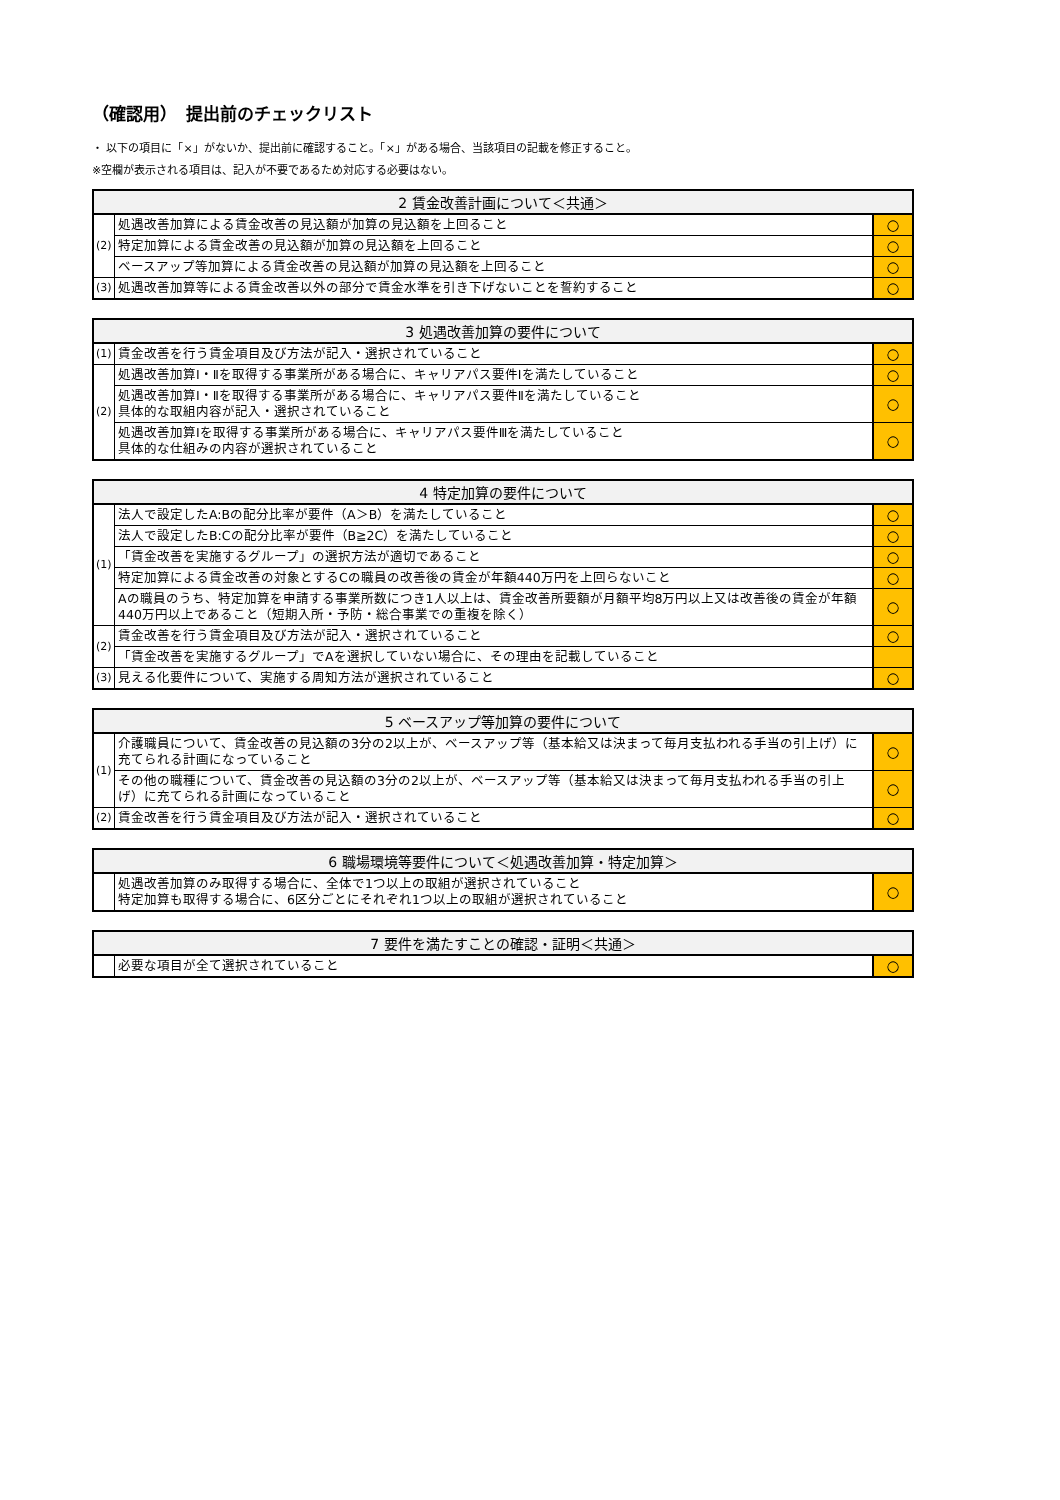（確認用）　提出前のチェックリスト
・ 以下の項目に「×」がないか、提出前に確認すること。「×」がある場合、当該項目の記載を修正すること。
※空欄が表示される項目は、記入が不要であるため対応する必要はない。
| 2 賃金改善計画について＜共通＞ | | |
| --- | --- | --- |
| (2) | 処遇改善加算による賃金改善の見込額が加算の見込額を上回ること | ○ |
| | 特定加算による賃金改善の見込額が加算の見込額を上回ること | ○ |
| | ベースアップ等加算による賃金改善の見込額が加算の見込額を上回ること | ○ |
| (3) | 処遇改善加算等による賃金改善以外の部分で賃金水準を引き下げないことを誓約すること | ○ |
| 3 処遇改善加算の要件について | | |
| --- | --- | --- |
| (1) | 賃金改善を行う賃金項目及び方法が記入・選択されていること | ○ |
| (2) | 処遇改善加算Ⅰ・Ⅱを取得する事業所がある場合に、キャリアパス要件Ⅰを満たしていること | ○ |
| | 処遇改善加算Ⅰ・Ⅱを取得する事業所がある場合に、キャリアパス要件Ⅱを満たしていること 具体的な取組内容が記入・選択されていること | ○ |
| | 処遇改善加算Ⅰを取得する事業所がある場合に、キャリアパス要件Ⅲを満たしていること 具体的な仕組みの内容が選択されていること | ○ |
| 4 特定加算の要件について | | |
| --- | --- | --- |
| (1) | 法人で設定したA:Bの配分比率が要件（A＞B）を満たしていること | ○ |
| | 法人で設定したB:Cの配分比率が要件（B≧2C）を満たしていること | ○ |
| | 「賃金改善を実施するグループ」の選択方法が適切であること | ○ |
| | 特定加算による賃金改善の対象とするCの職員の改善後の賃金が年額440万円を上回らないこと | ○ |
| | Aの職員のうち、特定加算を申請する事業所数につき1人以上は、賃金改善所要額が月額平均8万円以上又は改善後の賃金が年額440万円以上であること（短期入所・予防・総合事業での重複を除く） | ○ |
| (2) | 賃金改善を行う賃金項目及び方法が記入・選択されていること | ○ |
| | 「賃金改善を実施するグループ」でAを選択していない場合に、その理由を記載していること | |
| (3) | 見える化要件について、実施する周知方法が選択されていること | ○ |
| 5 ベースアップ等加算の要件について | | |
| --- | --- | --- |
| (1) | 介護職員について、賃金改善の見込額の3分の2以上が、ベースアップ等（基本給又は決まって毎月支払われる手当の引上げ）に充てられる計画になっていること | ○ |
| | その他の職種について、賃金改善の見込額の3分の2以上が、ベースアップ等（基本給又は決まって毎月支払われる手当の引上げ）に充てられる計画になっていること | ○ |
| (2) | 賃金改善を行う賃金項目及び方法が記入・選択されていること | ○ |
| 6 職場環境等要件について＜処遇改善加算・特定加算＞ | | |
| --- | --- | --- |
| | 処遇改善加算のみ取得する場合に、全体で1つ以上の取組が選択されていること 特定加算も取得する場合に、6区分ごとにそれぞれ1つ以上の取組が選択されていること | ○ |
| 7 要件を満たすことの確認・証明＜共通＞ | | |
| --- | --- | --- |
| | 必要な項目が全て選択されていること | ○ |